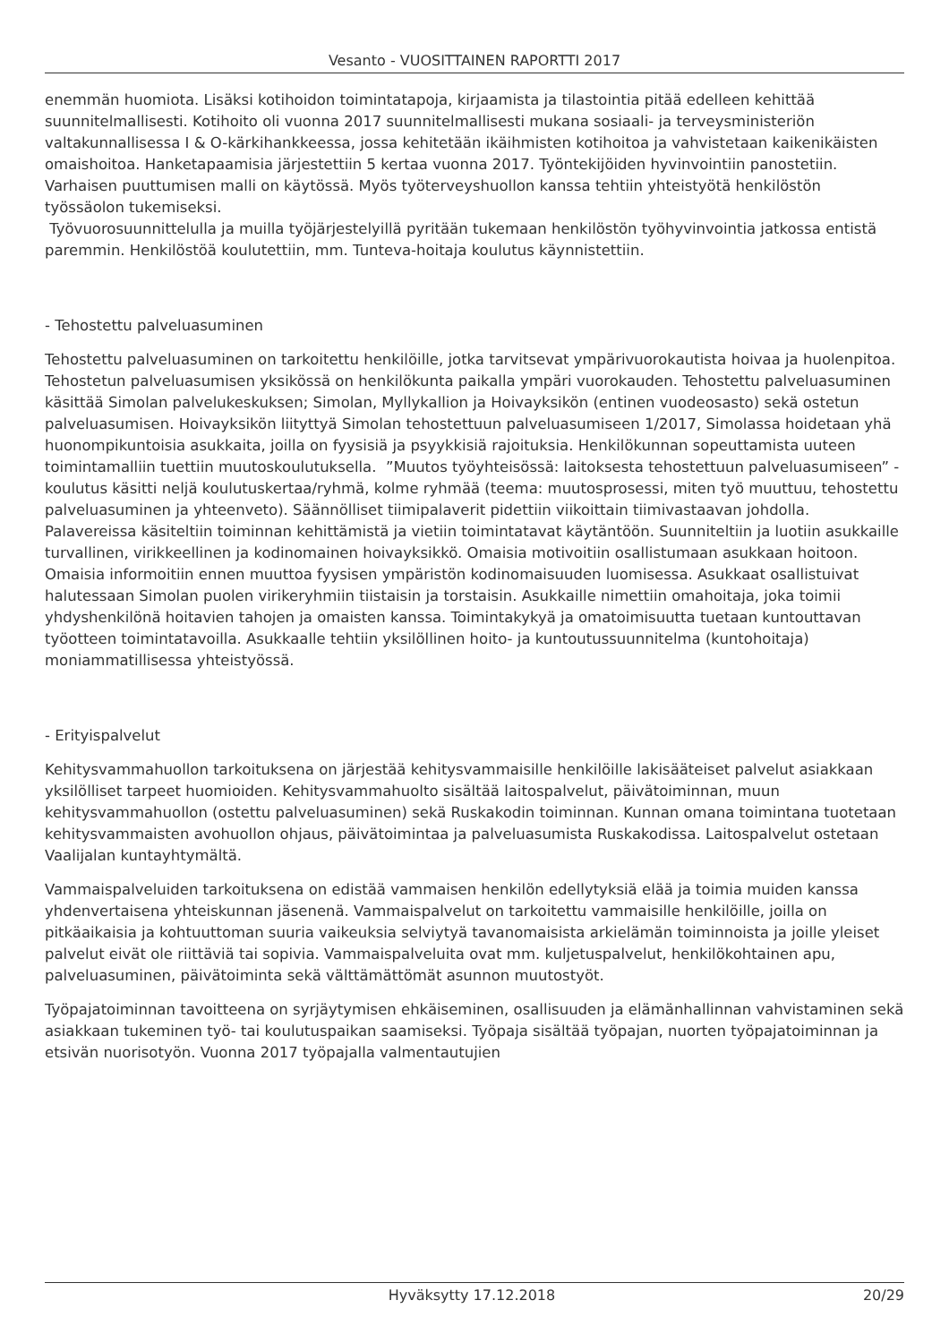Vesanto - VUOSITTAINEN RAPORTTI 2017
enemmän huomiota. Lisäksi kotihoidon toimintatapoja, kirjaamista ja tilastointia pitää edelleen kehittää suunnitelmallisesti. Kotihoito oli vuonna 2017 suunnitelmallisesti mukana sosiaali- ja terveysministeriön valtakunnallisessa I & O-kärkihankkeessa, jossa kehitetään ikäihmisten kotihoitoa ja vahvistetaan kaikenikäisten omaishoitoa. Hanketapaamisia järjestettiin 5 kertaa vuonna 2017. Työntekijöiden hyvinvointiin panostetiin. Varhaisen puuttumisen malli on käytössä. Myös työterveyshuollon kanssa tehtiin yhteistyötä henkilöstön työssäolon tukemiseksi.
Työvuorosuunnittelulla ja muilla työjärjestelyillä pyritään tukemaan henkilöstön työhyvinvointia jatkossa entistä paremmin. Henkilöstöä koulutettiin, mm. Tunteva-hoitaja koulutus käynnistettiin.
- Tehostettu palveluasuminen
Tehostettu palveluasuminen on tarkoitettu henkilöille, jotka tarvitsevat ympärivuorokautista hoivaa ja huolenpitoa. Tehostetun palveluasumisen yksikössä on henkilökunta paikalla ympäri vuorokauden. Tehostettu palveluasuminen käsittää Simolan palvelukeskuksen; Simolan, Myllykallion ja Hoivayksikön (entinen vuodeosasto) sekä ostetun palveluasumisen. Hoivayksikön liityttyä Simolan tehostettuun palveluasumiseen 1/2017, Simolassa hoidetaan yhä huonompikuntoisia asukkaita, joilla on fyysisiä ja psyykkisiä rajoituksia. Henkilökunnan sopeuttamista uuteen toimintamalliin tuettiin muutoskoulutuksella. ”Muutos työyhteisössä: laitoksesta tehostettuun palveluasumiseen” -koulutus käsitti neljä koulutuskertaa/ryhmä, kolme ryhmää (teema: muutosprosessi, miten työ muuttuu, tehostettu palveluasuminen ja yhteenveto). Säännölliset tiimipalaverit pidettiin viikoittain tiimivastaavan johdolla. Palavereissa käsiteltiin toiminnan kehittämistä ja vietiin toimintatavat käytäntöön. Suunniteltiin ja luotiin asukkaille turvallinen, virikkeellinen ja kodinomainen hoivayksikkö. Omaisia motivoitiin osallistumaan asukkaan hoitoon. Omaisia informoitiin ennen muuttoa fyysisen ympäristön kodinomaisuuden luomisessa. Asukkaat osallistuivat halutessaan Simolan puolen virikeryhmiin tiistaisin ja torstaisin. Asukkaille nimettiin omahoitaja, joka toimii yhdyshenkilönä hoitavien tahojen ja omaisten kanssa. Toimintakykyä ja omatoimisuutta tuetaan kuntouttavan työotteen toimintatavoilla. Asukkaalle tehtiin yksilöllinen hoito- ja kuntoutussuunnitelma (kuntohoitaja) moniammatillisessa yhteistyössä.
- Erityispalvelut
Kehitysvammahuollon tarkoituksena on järjestää kehitysvammaisille henkilöille lakisääteiset palvelut asiakkaan yksilölliset tarpeet huomioiden. Kehitysvammahuolto sisältää laitospalvelut, päivätoiminnan, muun kehitysvammahuollon (ostettu palveluasuminen) sekä Ruskakodin toiminnan. Kunnan omana toimintana tuotetaan kehitysvammaisten avohuollon ohjaus, päivätoimintaa ja palveluasumista Ruskakodissa. Laitospalvelut ostetaan Vaalijalan kuntayhtymältä.
Vammaispalveluiden tarkoituksena on edistää vammaisen henkilön edellytyksiä elää ja toimia muiden kanssa yhdenvertaisena yhteiskunnan jäsenenä. Vammaispalvelut on tarkoitettu vammaisille henkilöille, joilla on pitkäaikaisia ja kohtuuttoman suuria vaikeuksia selviytyä tavanomaisista arkielämän toiminnoista ja joille yleiset palvelut eivät ole riittäviä tai sopivia. Vammaispalveluita ovat mm. kuljetuspalvelut, henkilökohtainen apu, palveluasuminen, päivätoiminta sekä välttämättömät asunnon muutostyöt.
Työpajatoiminnan tavoitteena on syrjäytymisen ehkäiseminen, osallisuuden ja elämänhallinnan vahvistaminen sekä asiakkaan tukeminen työ- tai koulutuspaikan saamiseksi. Työpaja sisältää työpajan, nuorten työpajatoiminnan ja etsivän nuorisotyön. Vuonna 2017 työpajalla valmentautujien
Hyväksytty 17.12.2018 20/29